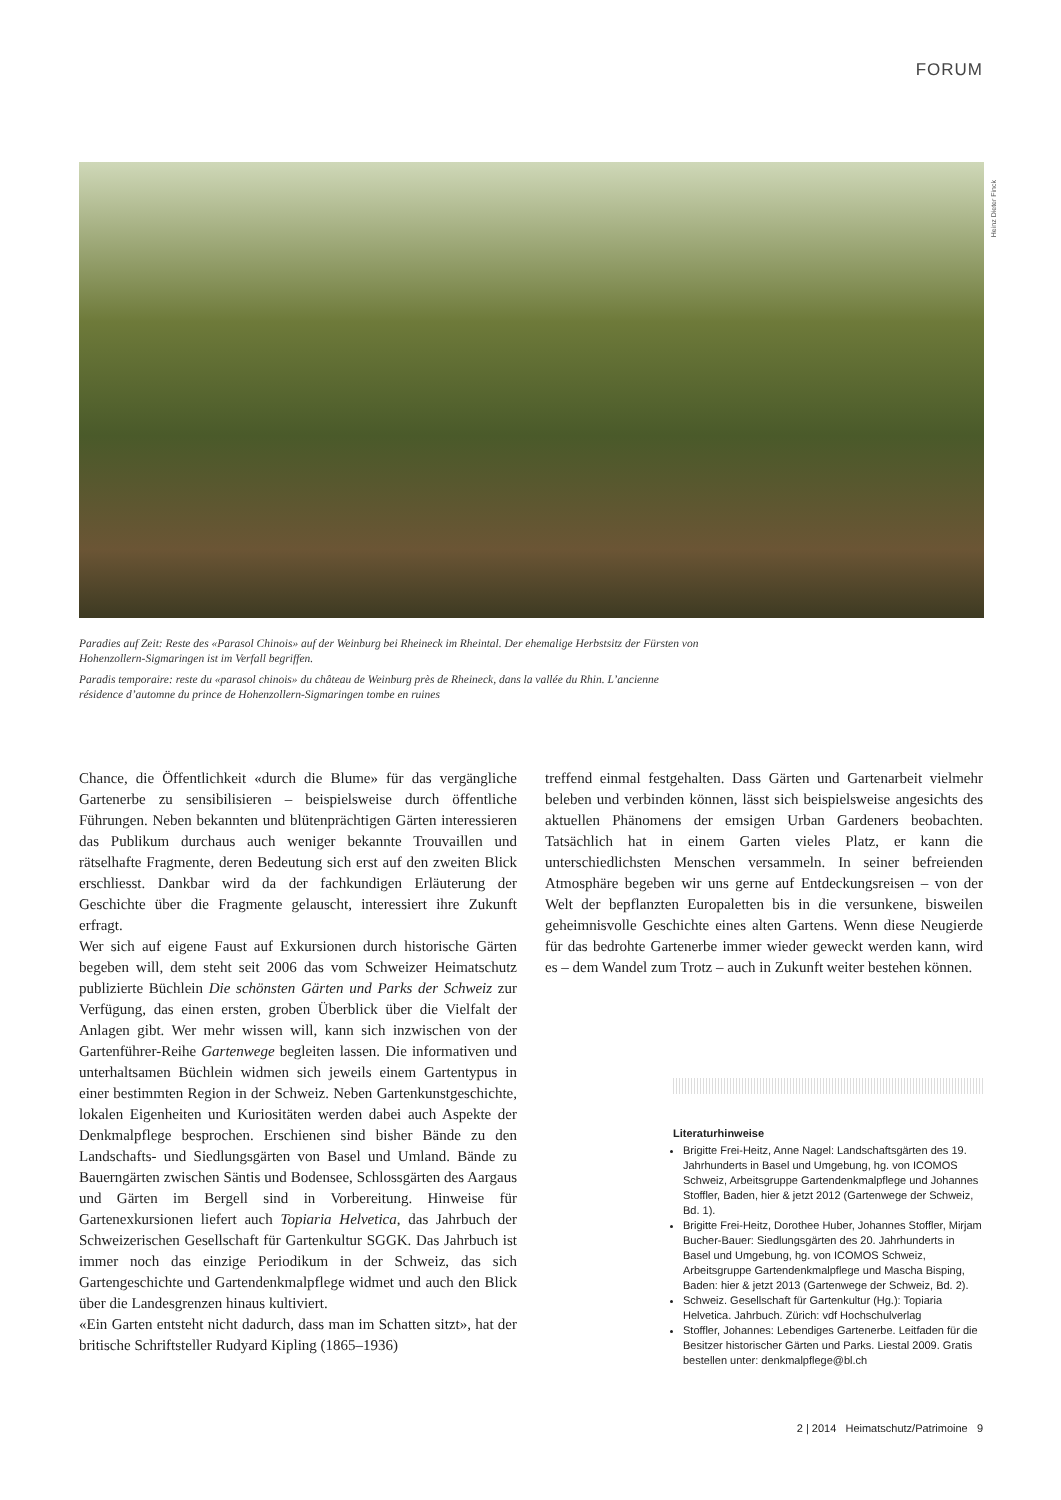FORUM
Heinz Dieter Finck
Paradies auf Zeit: Reste des «Parasol Chinois» auf der Weinburg bei Rheineck im Rheintal. Der ehemalige Herbstsitz der Fürsten von Hohenzollern-Sigmaringen ist im Verfall begriffen.
Paradis temporaire: reste du «parasol chinois» du château de Weinburg près de Rheineck, dans la vallée du Rhin. L’ancienne résidence d’automne du prince de Hohenzollern-Sigmaringen tombe en ruines
Chance, die Öffentlichkeit «durch die Blume» für das vergängliche Gartenerbe zu sensibilisieren – beispielsweise durch öffentliche Führungen. Neben bekannten und blütenprächtigen Gärten interessieren das Publikum durchaus auch weniger bekannte Trouvaillen und rätselhafte Fragmente, deren Bedeutung sich erst auf den zweiten Blick erschliesst. Dankbar wird da der fachkundigen Erläuterung der Geschichte über die Fragmente gelauscht, interessiert ihre Zukunft erfragt.
Wer sich auf eigene Faust auf Exkursionen durch historische Gärten begeben will, dem steht seit 2006 das vom Schweizer Heimatschutz publizierte Büchlein Die schönsten Gärten und Parks der Schweiz zur Verfügung, das einen ersten, groben Überblick über die Vielfalt der Anlagen gibt. Wer mehr wissen will, kann sich inzwischen von der Gartenführer-Reihe Gartenwege begleiten lassen. Die informativen und unterhaltsamen Büchlein widmen sich jeweils einem Gartentypus in einer bestimmten Region in der Schweiz. Neben Gartenkunstgeschichte, lokalen Eigenheiten und Kuriositäten werden dabei auch Aspekte der Denkmalpflege besprochen. Erschienen sind bisher Bände zu den Landschafts- und Siedlungsgärten von Basel und Umland. Bände zu Bauerngärten zwischen Säntis und Bodensee, Schlossgärten des Aargaus und Gärten im Bergell sind in Vorbereitung. Hinweise für Gartenexkursionen liefert auch Topiaria Helvetica, das Jahrbuch der Schweizerischen Gesellschaft für Gartenkultur SGGK. Das Jahrbuch ist immer noch das einzige Periodikum in der Schweiz, das sich Gartengeschichte und Gartendenkmalpflege widmet und auch den Blick über die Landesgrenzen hinaus kultiviert.
«Ein Garten entsteht nicht dadurch, dass man im Schatten sitzt», hat der britische Schriftsteller Rudyard Kipling (1865–1936)
treffend einmal festgehalten. Dass Gärten und Gartenarbeit vielmehr beleben und verbinden können, lässt sich beispielsweise angesichts des aktuellen Phänomens der emsigen Urban Gardeners beobachten. Tatsächlich hat in einem Garten vieles Platz, er kann die unterschiedlichsten Menschen versammeln. In seiner befreienden Atmosphäre begeben wir uns gerne auf Entdeckungsreisen – von der Welt der bepflanzten Europaletten bis in die versunkene, bisweilen geheimnisvolle Geschichte eines alten Gartens. Wenn diese Neugierde für das bedrohte Gartenerbe immer wieder geweckt werden kann, wird es – dem Wandel zum Trotz – auch in Zukunft weiter bestehen können.
Literaturhinweise
Brigitte Frei-Heitz, Anne Nagel: Landschaftsgärten des 19. Jahrhunderts in Basel und Umgebung, hg. von ICOMOS Schweiz, Arbeitsgruppe Gartendenkmalpflege und Johannes Stoffler, Baden, hier & jetzt 2012 (Gartenwege der Schweiz, Bd. 1).
Brigitte Frei-Heitz, Dorothee Huber, Johannes Stoffler, Mirjam Bucher-Bauer: Siedlungsgärten des 20. Jahrhunderts in Basel und Umgebung, hg. von ICOMOS Schweiz, Arbeitsgruppe Gartendenkmalpflege und Mascha Bisping, Baden: hier & jetzt 2013 (Gartenwege der Schweiz, Bd. 2).
Schweiz. Gesellschaft für Gartenkultur (Hg.): Topiaria Helvetica. Jahrbuch. Zürich: vdf Hochschulverlag
Stoffler, Johannes: Lebendiges Gartenerbe. Leitfaden für die Besitzer historischer Gärten und Parks. Liestal 2009. Gratis bestellen unter: denkmalpflege@bl.ch
2 | 2014 Heimatschutz/Patrimoine 9